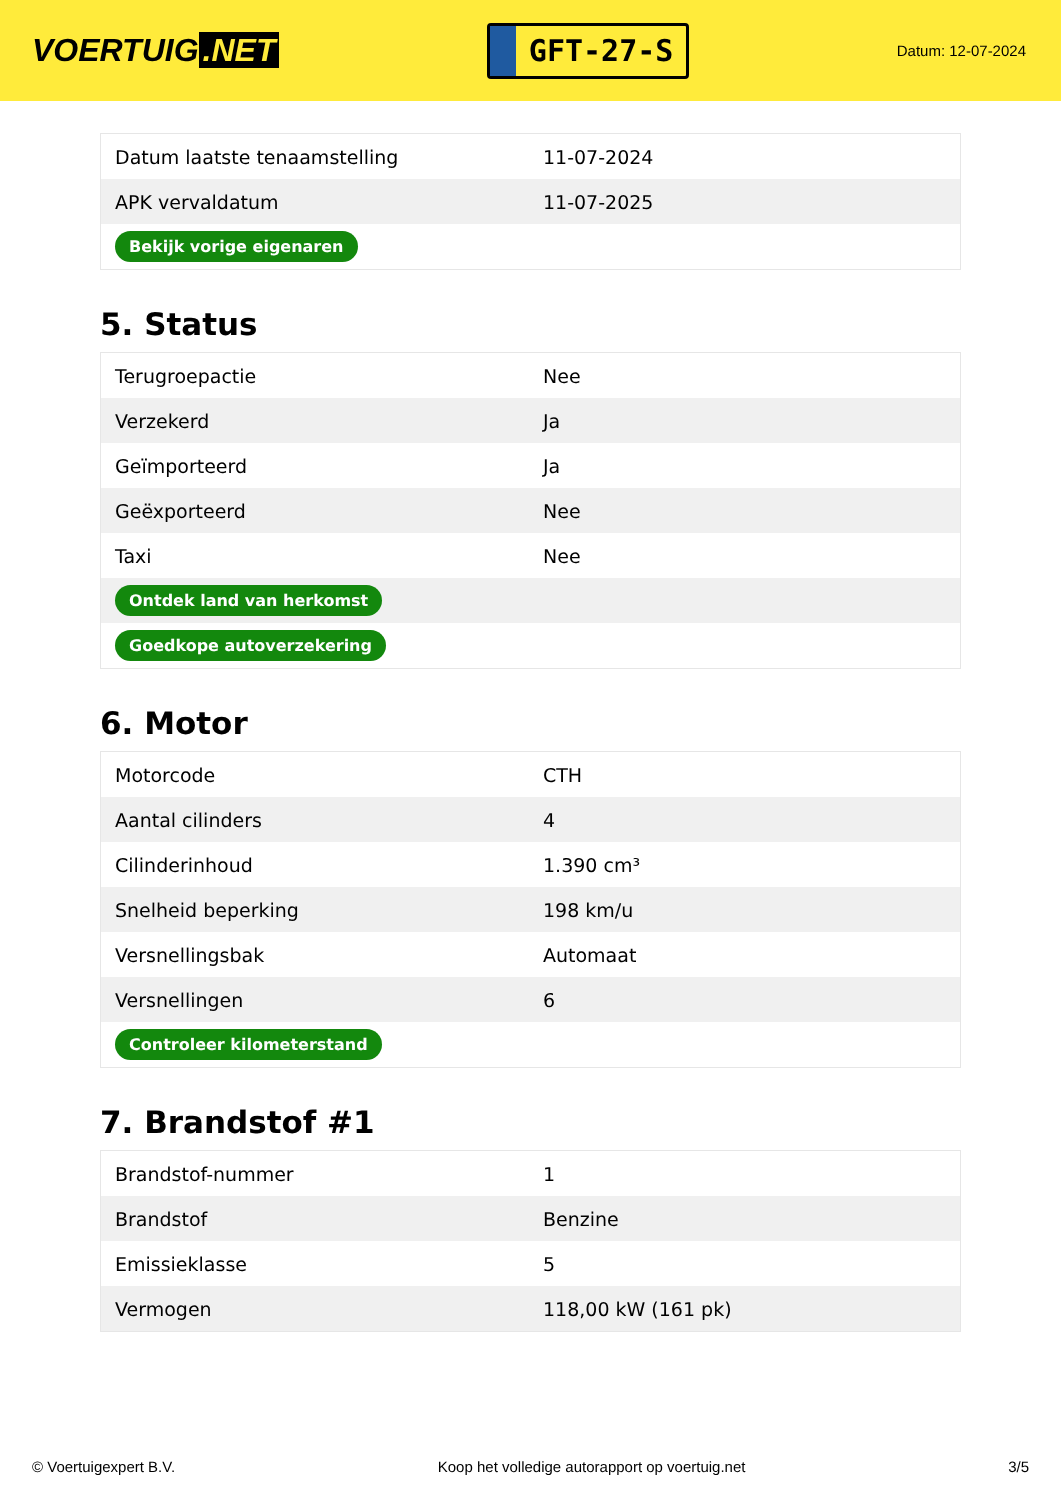VOERTUIG.NET
GFT-27-S
Datum: 12-07-2024
| Datum laatste tenaamstelling | 11-07-2024 |
| APK vervaldatum | 11-07-2025 |
| Bekijk vorige eigenaren | |
5. Status
| Terugroepactie | Nee |
| Verzekerd | Ja |
| Geïmporteerd | Ja |
| Geëxporteerd | Nee |
| Taxi | Nee |
| Ontdek land van herkomst | |
| Goedkope autoverzekering | |
6. Motor
| Motorcode | CTH |
| Aantal cilinders | 4 |
| Cilinderinhoud | 1.390 cm³ |
| Snelheid beperking | 198 km/u |
| Versnellingsbak | Automaat |
| Versnellingen | 6 |
| Controleer kilometerstand | |
7. Brandstof #1
| Brandstof-nummer | 1 |
| Brandstof | Benzine |
| Emissieklasse | 5 |
| Vermogen | 118,00 kW (161 pk) |
© Voertuigexpert B.V. Koop het volledige autorapport op voertuig.net 3/5